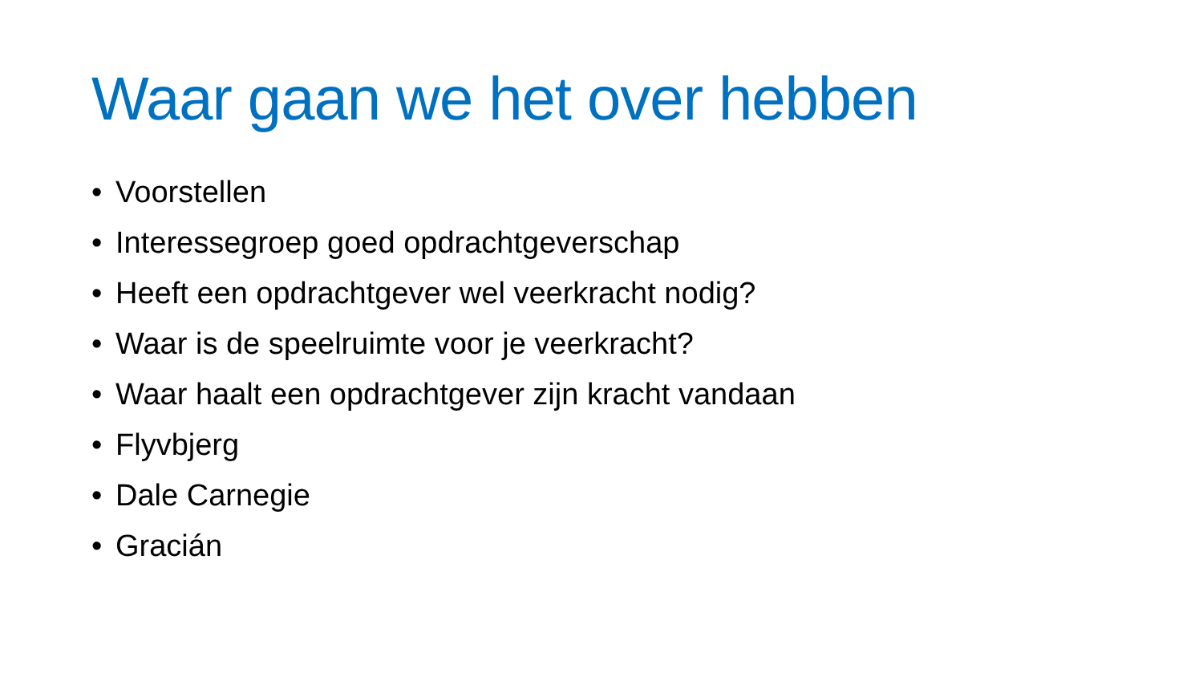Waar gaan we het over hebben
• Voorstellen
• Interessegroep goed opdrachtgeverschap
• Heeft een opdrachtgever wel veerkracht nodig?
• Waar is de speelruimte voor je veerkracht?
• Waar haalt een opdrachtgever zijn kracht vandaan
• Flyvbjerg
• Dale Carnegie
• Gracián